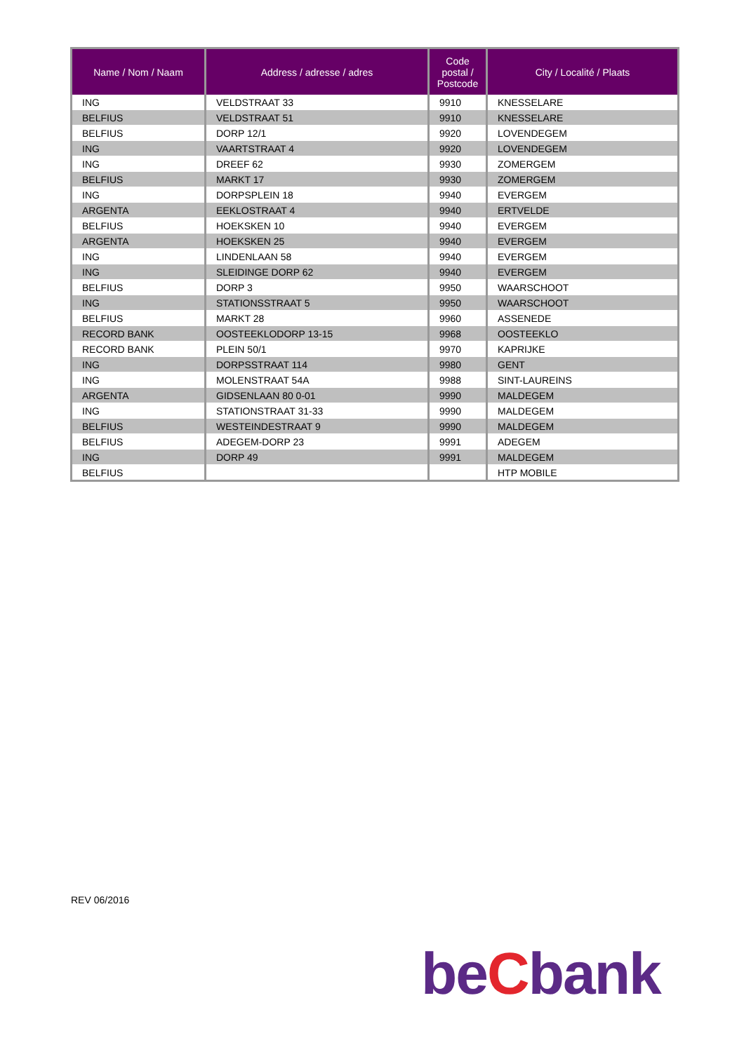| Name / Nom / Naam | Address / adresse / adres | Code postal / Postcode | City / Localité / Plaats |
| --- | --- | --- | --- |
| ING | VELDSTRAAT 33 | 9910 | KNESSELARE |
| BELFIUS | VELDSTRAAT 51 | 9910 | KNESSELARE |
| BELFIUS | DORP 12/1 | 9920 | LOVENDEGEM |
| ING | VAARTSTRAAT 4 | 9920 | LOVENDEGEM |
| ING | DREEF 62 | 9930 | ZOMERGEM |
| BELFIUS | MARKT 17 | 9930 | ZOMERGEM |
| ING | DORPSPLEIN 18 | 9940 | EVERGEM |
| ARGENTA | EEKLOSTRAAT 4 | 9940 | ERTVELDE |
| BELFIUS | HOEKSKEN 10 | 9940 | EVERGEM |
| ARGENTA | HOEKSKEN 25 | 9940 | EVERGEM |
| ING | LINDENLAAN 58 | 9940 | EVERGEM |
| ING | SLEIDINGE DORP 62 | 9940 | EVERGEM |
| BELFIUS | DORP 3 | 9950 | WAARSCHOOT |
| ING | STATIONSSTRAAT 5 | 9950 | WAARSCHOOT |
| BELFIUS | MARKT 28 | 9960 | ASSENEDE |
| RECORD BANK | OOSTEEKLODORP 13-15 | 9968 | OOSTEEKLO |
| RECORD BANK | PLEIN 50/1 | 9970 | KAPRIJKE |
| ING | DORPSSTRAAT 114 | 9980 | GENT |
| ING | MOLENSTRAAT 54A | 9988 | SINT-LAUREINS |
| ARGENTA | GIDSENLAAN 80 0-01 | 9990 | MALDEGEM |
| ING | STATIONSTRAAT 31-33 | 9990 | MALDEGEM |
| BELFIUS | WESTEINDESTRAAT 9 | 9990 | MALDEGEM |
| BELFIUS | ADEGEM-DORP 23 | 9991 | ADEGEM |
| ING | DORP 49 | 9991 | MALDEGEM |
| BELFIUS | | | HTP MOBILE |
REV 06/2016
beCbank